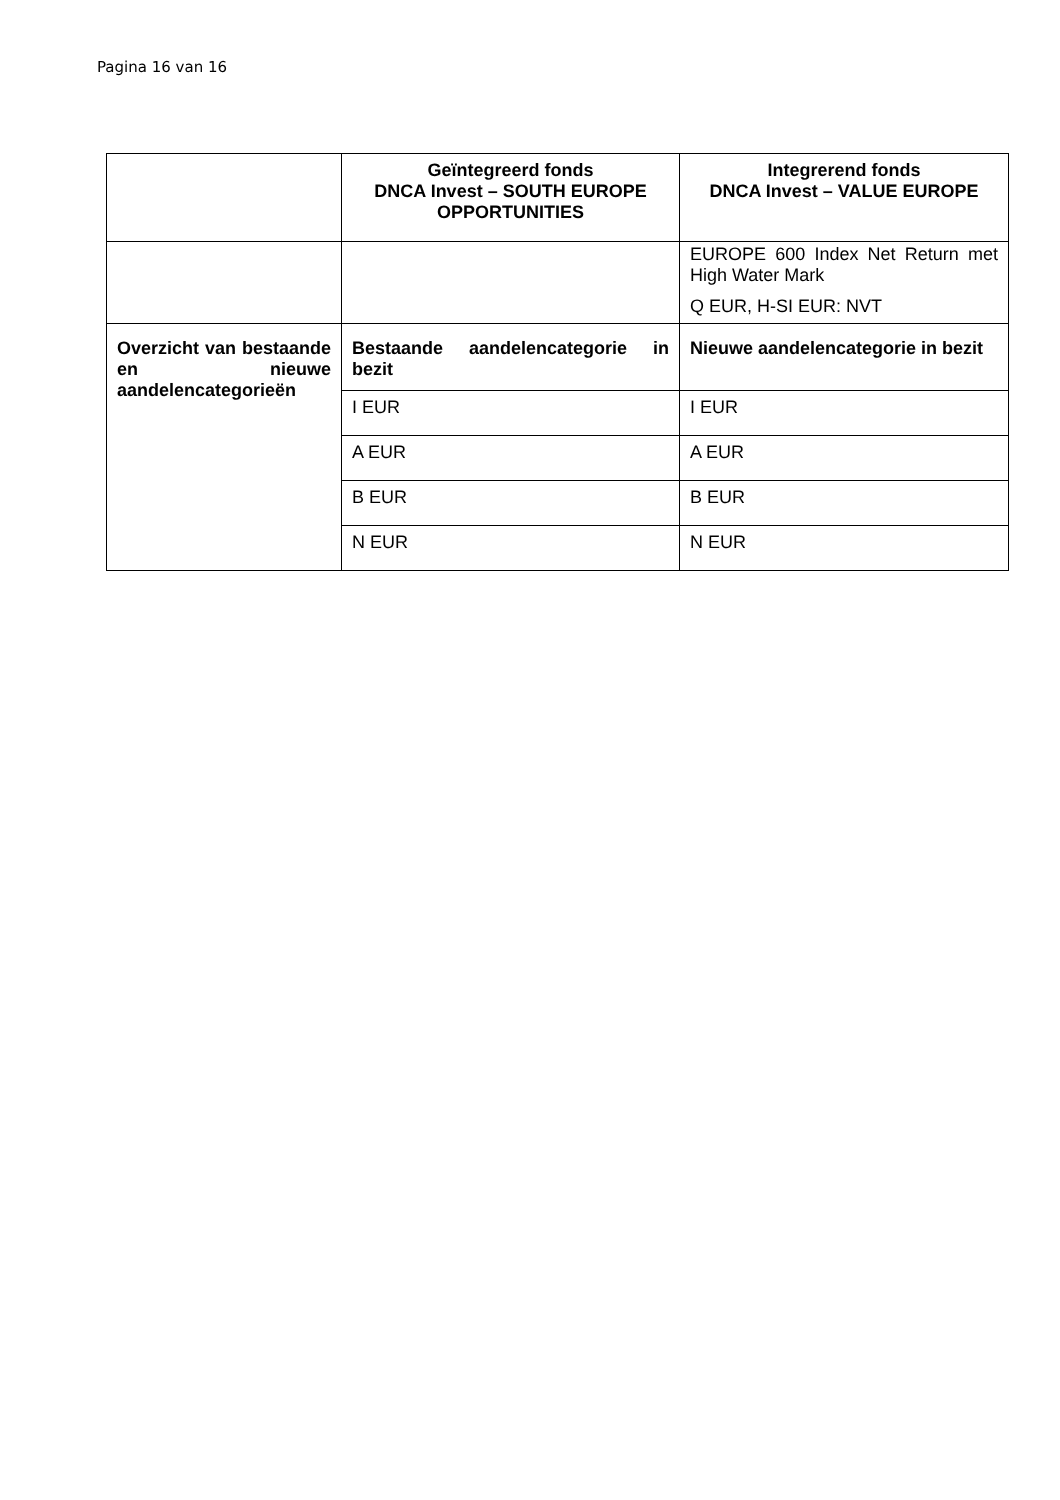Pagina 16 van 16
| | Geïntegreerd fonds DNCA Invest – SOUTH EUROPE OPPORTUNITIES | Integrerend fonds DNCA Invest – VALUE EUROPE |
| --- | --- | --- |
| | | EUROPE 600 Index Net Return met High Water Mark Q EUR, H-SI EUR: NVT |
| Overzicht van bestaande en nieuwe aandelencategorieën | Bestaande aandelencategorie in bezit | Nieuwe aandelencategorie in bezit |
| | I EUR | I EUR |
| | A EUR | A EUR |
| | B EUR | B EUR |
| | N EUR | N EUR |